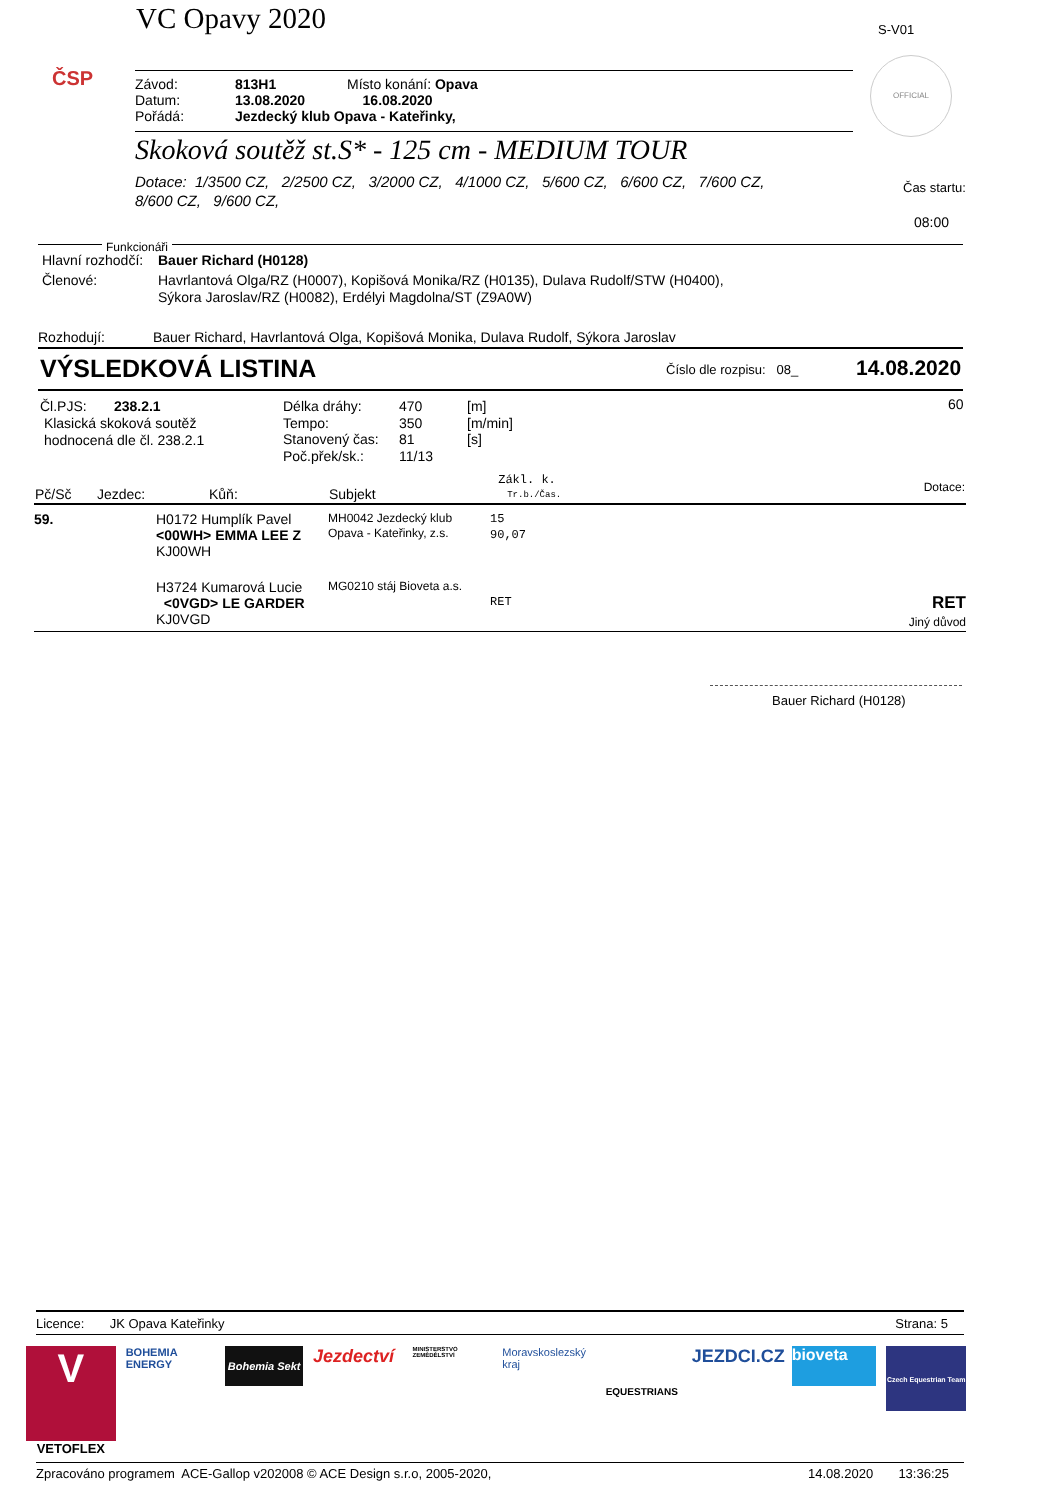ČSP
VC Opavy 2020 S-V01
OFFICIAL
| Závod: | 813H1 | Místo konání: Opava |
| Datum: | 13.08.2020 | 16.08.2020 |
| Pořádá: | Jezdecký klub Opava - Kateřinky, | |
Skoková soutěž st.S* - 125 cm - MEDIUM TOUR
Dotace: 1/3500 CZ, 2/2500 CZ, 3/2000 CZ, 4/1000 CZ, 5/600 CZ, 6/600 CZ, 7/600 CZ,
8/600 CZ, 9/600 CZ,
Čas startu:
08:00
Funkcionáři
| Hlavní rozhodčí: | Bauer Richard (H0128) |
| Členové: | Havrlantová Olga/RZ (H0007), Kopišová Monika/RZ (H0135), Dulava Rudolf/STW (H0400), Sýkora Jaroslav/RZ (H0082), Erdélyi Magdolna/ST (Z9A0W) |
Rozhodují: Bauer Richard, Havrlantová Olga, Kopišová Monika, Dulava Rudolf, Sýkora Jaroslav
VÝSLEDKOVÁ LISTINA Číslo dle rozpisu: 08_ 14.08.2020
Čl.PJS: 238.2.1
Klasická skoková soutěž
hodnocená dle čl. 238.2.1
| Délka dráhy: | 470 | [m] |
| Tempo: | 350 | [m/min] |
| Stanovený čas: | 81 | [s] |
| Poč.přek/sk.: | 11/13 | |
60
| Pč/Sč | Jezdec: | Kůň: | Subjekt | Zákl. k. Tr.b./Čas. | Dotace: |
| --- | --- | --- | --- | --- | --- |
| 59. | H0172 Humplík Pavel <00WH> EMMA LEE Z KJ00WH | | MH0042 Jezdecký klub Opava - Kateřinky, z.s. | 15 90,07 | |
| | H3724 Kumarová Lucie <0VGD> LE GARDER KJ0VGD | | MG0210 stáj Bioveta a.s. | RET | RET Jiný důvod |
Bauer Richard (H0128)
Licence: JK Opava Kateřinky Strana: 5
V
VETOFLEX
BOHEMIA ENERGY
Bohemia Sekt
Jezdectví
MINISTERSTVO ZEMĚDĚLSTVÍ
Moravskoslezský kraj
EQUESTRIANS
JEZDCI.CZ
bioveta
Czech Equestrian Team
Zpracováno programem ACE-Gallop v202008 © ACE Design s.r.o, 2005-2020, 14.08.2020 13:36:25